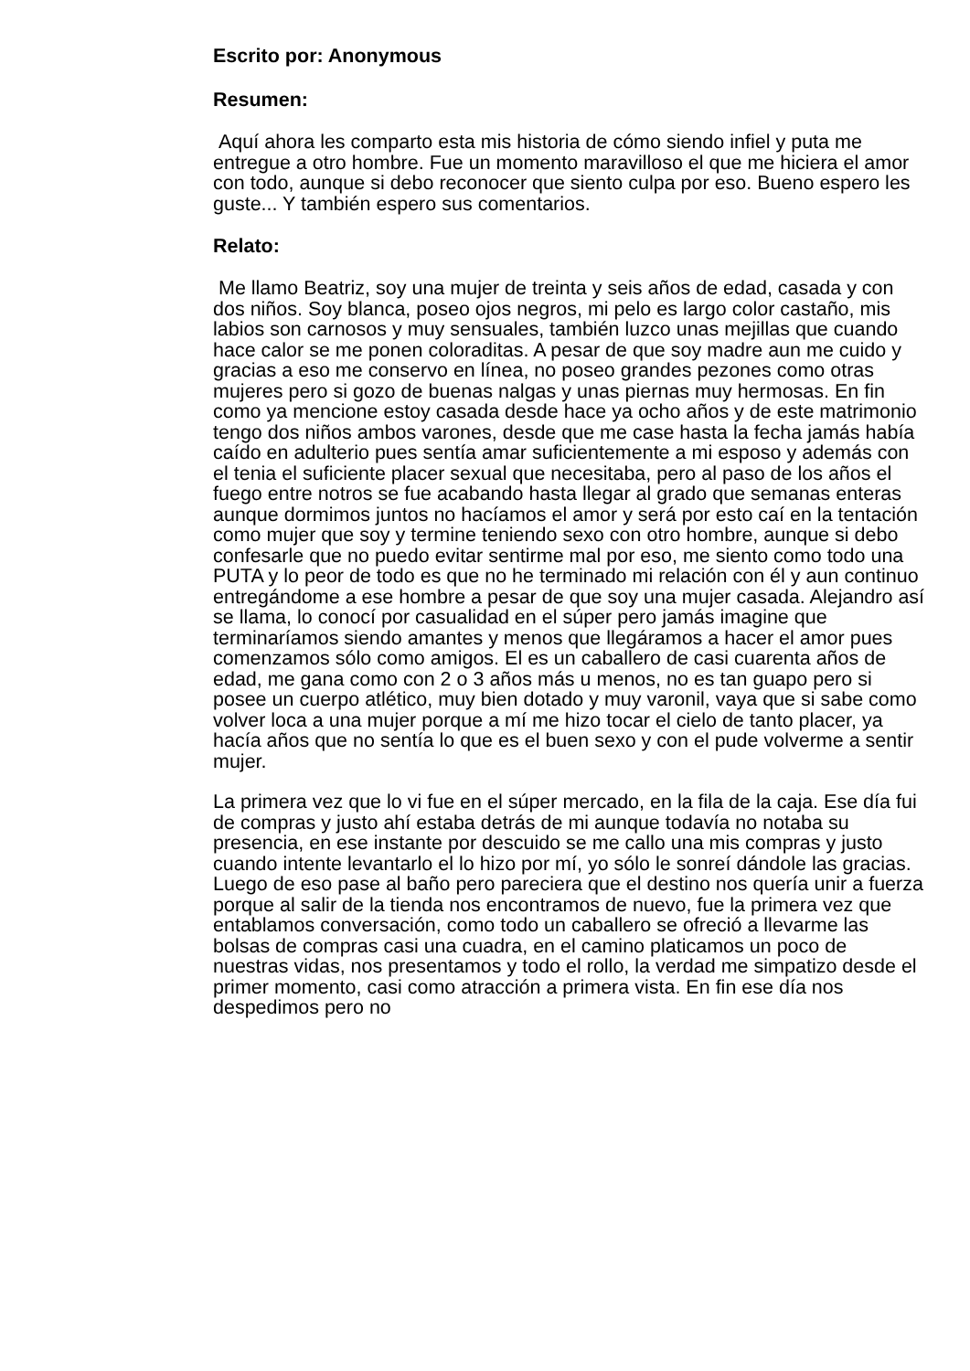Escrito por: Anonymous
Resumen:
Aquí ahora les comparto esta mis historia de cómo siendo infiel y puta me entregue a otro hombre. Fue un momento maravilloso el que me hiciera el amor con todo, aunque si debo reconocer que siento culpa por eso. Bueno espero les guste... Y también espero sus comentarios.
Relato:
Me llamo Beatriz, soy una mujer de treinta y seis años de edad, casada y con dos niños. Soy blanca, poseo ojos negros, mi pelo es largo color castaño, mis labios son carnosos y muy sensuales, también luzco unas mejillas que cuando hace calor se me ponen coloraditas. A pesar de que soy madre aun me cuido y gracias a eso me conservo en línea, no poseo grandes pezones como otras mujeres pero si gozo de buenas nalgas y unas piernas muy hermosas. En fin como ya mencione estoy casada desde hace ya ocho años y de este matrimonio tengo dos niños ambos varones, desde que me case hasta la fecha jamás había caído en adulterio pues sentía amar suficientemente a mi esposo y además con el tenia el suficiente placer sexual que necesitaba, pero al paso de los años el fuego entre notros se fue acabando hasta llegar al grado que semanas enteras aunque dormimos juntos no hacíamos el amor y será por esto caí en la tentación como mujer que soy y termine teniendo sexo con otro hombre, aunque si debo confesarle que no puedo evitar sentirme mal por eso, me siento como todo una PUTA y lo peor de todo es que no he terminado mi relación con él y aun continuo entregándome a ese hombre a pesar de que soy una mujer casada. Alejandro así se llama, lo conocí por casualidad en el súper pero jamás imagine que terminaríamos siendo amantes y menos que llegáramos a hacer el amor pues comenzamos sólo como amigos. El es un caballero de casi cuarenta años de edad, me gana como con 2 o 3 años más u menos, no es tan guapo pero si posee un cuerpo atlético, muy bien dotado y muy varonil, vaya que si sabe como volver loca a una mujer porque a mí me hizo tocar el cielo de tanto placer, ya hacía años que no sentía lo que es el buen sexo y con el pude volverme a sentir mujer.
La primera vez que lo vi fue en el súper mercado, en la fila de la caja. Ese día fui de compras y justo ahí estaba detrás de mi aunque todavía no notaba su presencia, en ese instante por descuido se me callo una mis compras y justo cuando intente levantarlo el lo hizo por mí, yo sólo le sonreí dándole las gracias. Luego de eso pase al baño pero pareciera que el destino nos quería unir a fuerza porque al salir de la tienda nos encontramos de nuevo, fue la primera vez que entablamos conversación, como todo un caballero se ofreció a llevarme las bolsas de compras casi una cuadra, en el camino platicamos un poco de nuestras vidas, nos presentamos y todo el rollo, la verdad me simpatizo desde el primer momento, casi como atracción a primera vista. En fin ese día nos despedimos pero no